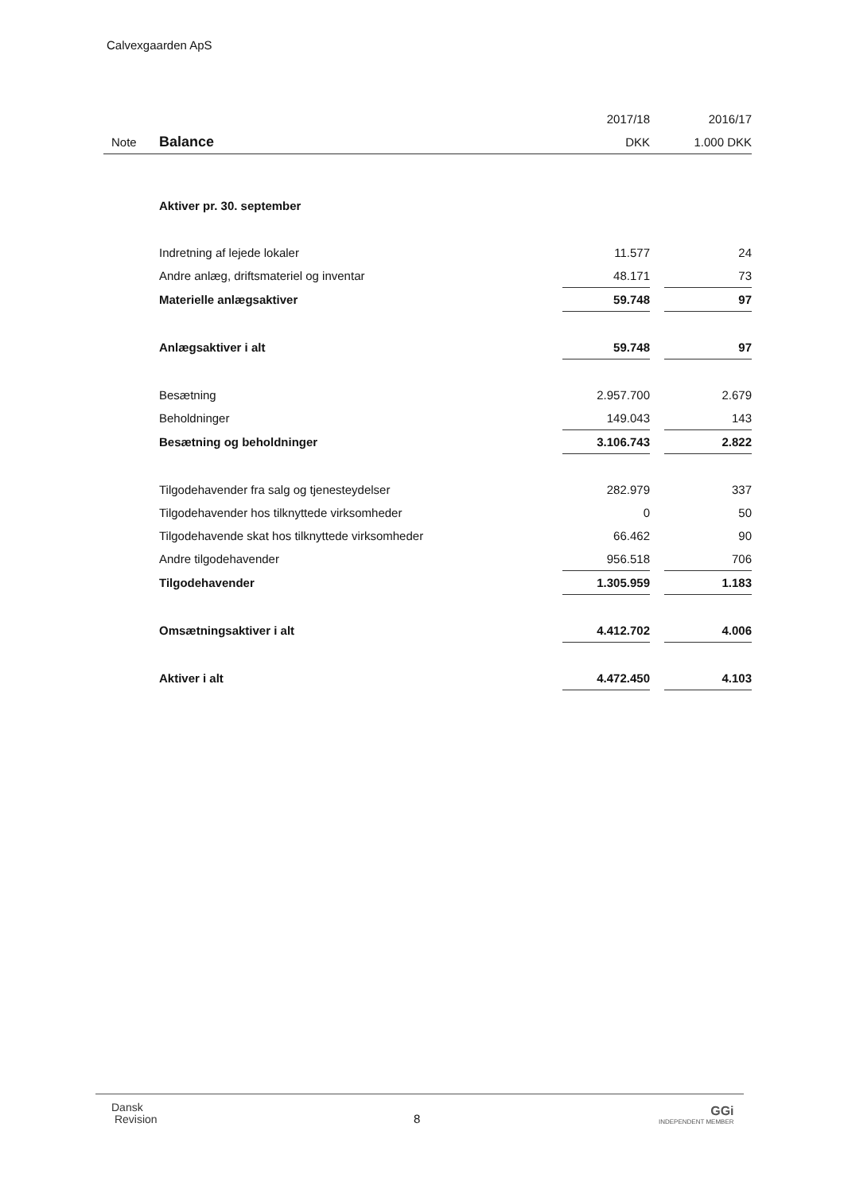Calvexgaarden ApS
| | | 2017/18 | | 2016/17 |
| Note | Balance | DKK | | 1.000 DKK |
| | Aktiver pr. 30. september | | | |
| | Indretning af lejede lokaler | 11.577 | | 24 |
| | Andre anlæg, driftsmateriel og inventar | 48.171 | | 73 |
| | Materielle anlægsaktiver | 59.748 | | 97 |
| | Anlægsaktiver i alt | 59.748 | | 97 |
| | Besætning | 2.957.700 | | 2.679 |
| | Beholdninger | 149.043 | | 143 |
| | Besætning og beholdninger | 3.106.743 | | 2.822 |
| | Tilgodehavender fra salg og tjenesteydelser | 282.979 | | 337 |
| | Tilgodehavender hos tilknyttede virksomheder | 0 | | 50 |
| | Tilgodehavende skat hos tilknyttede virksomheder | 66.462 | | 90 |
| | Andre tilgodehavender | 956.518 | | 706 |
| | Tilgodehavender | 1.305.959 | | 1.183 |
| | Omsætningsaktiver i alt | 4.412.702 | | 4.006 |
| | Aktiver i alt | 4.472.450 | | 4.103 |
Dansk
Revision
8 GGi
INDEPENDENT MEMBER